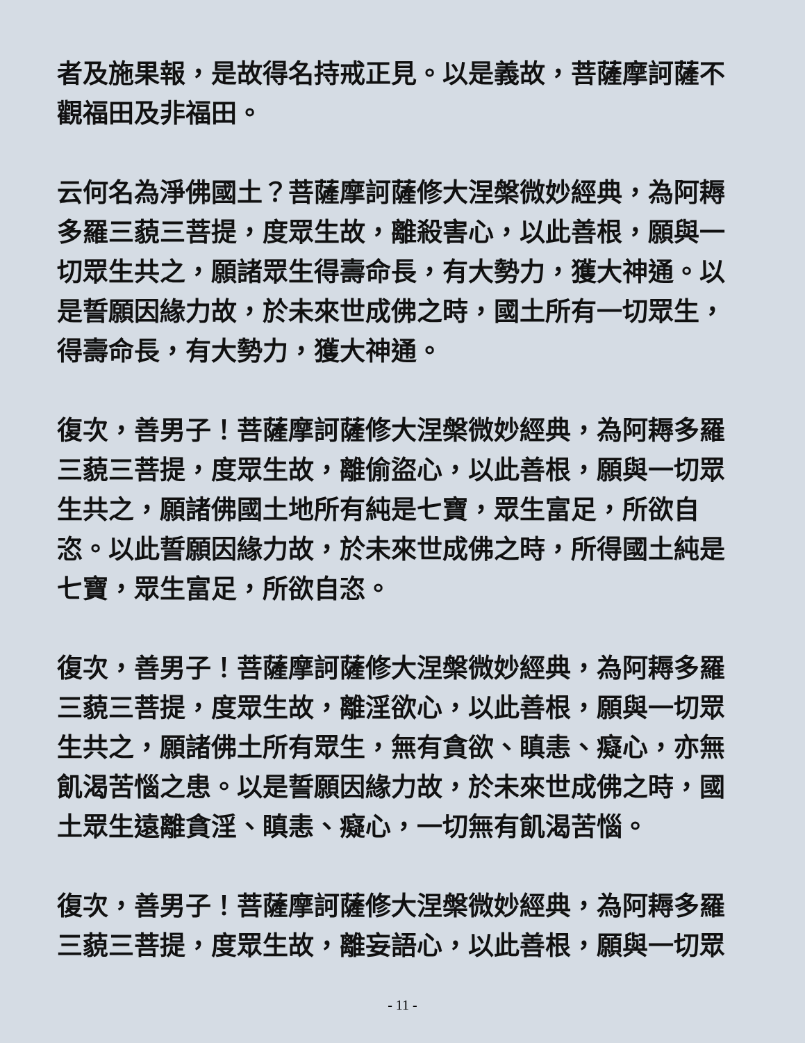者及施果報，是故得名持戒正見。以是義故，菩薩摩訶薩不觀福田及非福田。
云何名為淨佛國土？菩薩摩訶薩修大涅槃微妙經典，為阿耨多羅三藐三菩提，度眾生故，離殺害心，以此善根，願與一切眾生共之，願諸眾生得壽命長，有大勢力，獲大神通。以是誓願因緣力故，於未來世成佛之時，國土所有一切眾生，得壽命長，有大勢力，獲大神通。
復次，善男子！菩薩摩訶薩修大涅槃微妙經典，為阿耨多羅三藐三菩提，度眾生故，離偷盜心，以此善根，願與一切眾生共之，願諸佛國土地所有純是七寶，眾生富足，所欲自恣。以此誓願因緣力故，於未來世成佛之時，所得國土純是七寶，眾生富足，所欲自恣。
復次，善男子！菩薩摩訶薩修大涅槃微妙經典，為阿耨多羅三藐三菩提，度眾生故，離淫欲心，以此善根，願與一切眾生共之，願諸佛土所有眾生，無有貪欲、瞋恚、癡心，亦無飢渴苦惱之患。以是誓願因緣力故，於未來世成佛之時，國土眾生遠離貪淫、瞋恚、癡心，一切無有飢渴苦惱。
復次，善男子！菩薩摩訶薩修大涅槃微妙經典，為阿耨多羅三藐三菩提，度眾生故，離妄語心，以此善根，願與一切眾
- 11 -